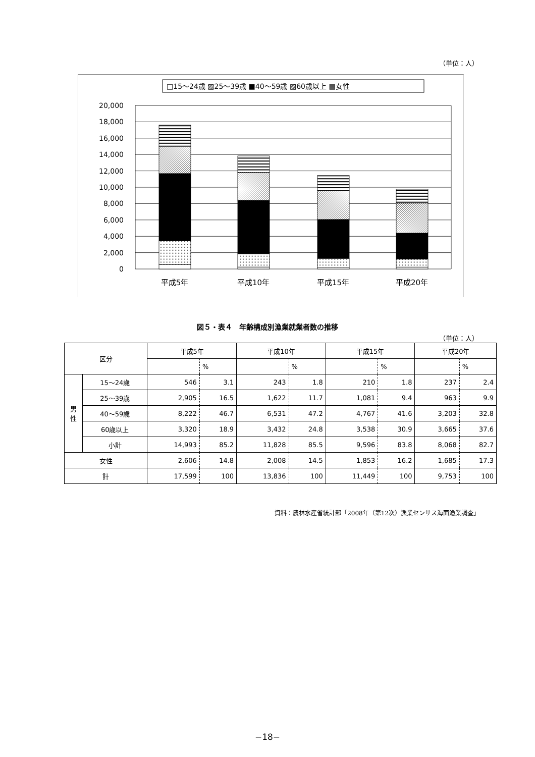（単位：人）
□15～24歳 ▨25～39歳 ■40～59歳 ▨60歳以上 ▤女性
20,000
18,000
16,000
14,000
12,000
10,000
8,000
6,000
4,000
2,000
0
平成5年
平成10年
平成15年
平成20年
図５・表４　年齢構成別漁業就業者数の推移
（単位：人）
| 区分 | | 平成5年 | | 平成10年 | | 平成15年 | | 平成20年 | |
| --- | --- | --- | --- | --- | --- | --- | --- | --- | --- |
| | | | % | | % | | % | | % |
| 男 性 | 15～24歳 | 546 | 3.1 | 243 | 1.8 | 210 | 1.8 | 237 | 2.4 |
| | 25～39歳 | 2,905 | 16.5 | 1,622 | 11.7 | 1,081 | 9.4 | 963 | 9.9 |
| | 40～59歳 | 8,222 | 46.7 | 6,531 | 47.2 | 4,767 | 41.6 | 3,203 | 32.8 |
| | 60歳以上 | 3,320 | 18.9 | 3,432 | 24.8 | 3,538 | 30.9 | 3,665 | 37.6 |
| | 小計 | 14,993 | 85.2 | 11,828 | 85.5 | 9,596 | 83.8 | 8,068 | 82.7 |
| 女性 | | 2,606 | 14.8 | 2,008 | 14.5 | 1,853 | 16.2 | 1,685 | 17.3 |
| 計 | | 17,599 | 100 | 13,836 | 100 | 11,449 | 100 | 9,753 | 100 |
資料：農林水産省統計部「2008年（第12次）漁業センサス海面漁業調査」
−18−